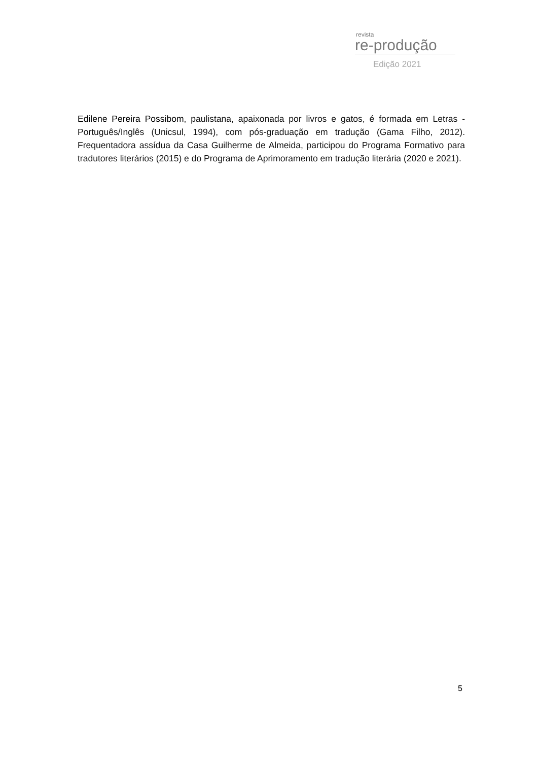revista
re-produção
Edição 2021
Edilene Pereira Possibom, paulistana, apaixonada por livros e gatos, é formada em Letras - Português/Inglês (Unicsul, 1994), com pós-graduação em tradução (Gama Filho, 2012). Frequentadora assídua da Casa Guilherme de Almeida, participou do Programa Formativo para tradutores literários (2015) e do Programa de Aprimoramento em tradução literária (2020 e 2021).
5